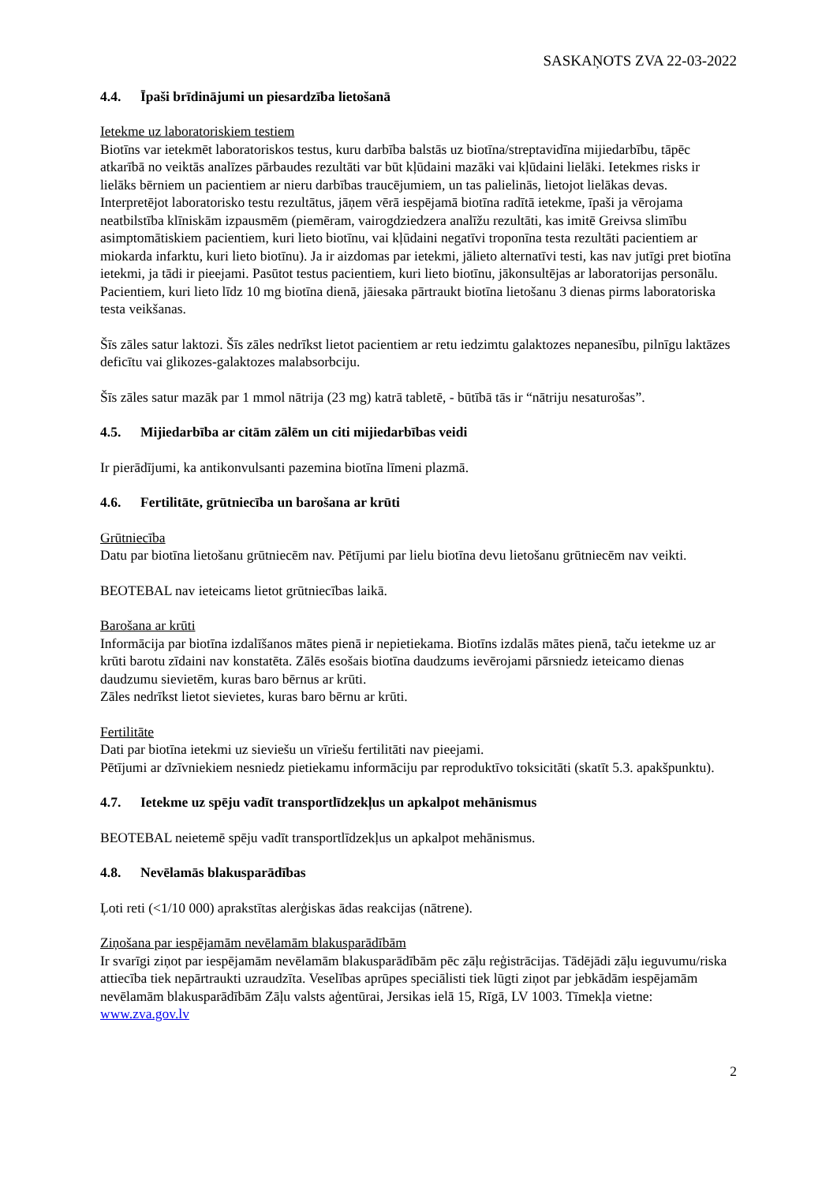SASKAŅOTS ZVA 22-03-2022
4.4. Īpaši brīdinājumi un piesardzība lietošanā
Ietekme uz laboratoriskiem testiem
Biotīns var ietekmēt laboratoriskos testus, kuru darbība balstās uz biotīna/streptavidīna mijiedarbību, tāpēc atkarībā no veiktās analīzes pārbaudes rezultāti var būt kļūdaini mazāki vai kļūdaini lielāki. Ietekmes risks ir lielāks bērniem un pacientiem ar nieru darbības traucējumiem, un tas palielinās, lietojot lielākas devas. Interpretējot laboratorisko testu rezultātus, jāņem vērā iespējamā biotīna radītā ietekme, īpaši ja vērojama neatbilstība klīniskām izpausmēm (piemēram, vairogdziedzera analīžu rezultāti, kas imitē Greivsa slimību asimptomātiskiem pacientiem, kuri lieto biotīnu, vai kļūdaini negatīvi troponīna testa rezultāti pacientiem ar miokarda infarktu, kuri lieto biotīnu). Ja ir aizdomas par ietekmi, jālieto alternatīvi testi, kas nav jutīgi pret biotīna ietekmi, ja tādi ir pieejami. Pasūtot testus pacientiem, kuri lieto biotīnu, jākonsultējas ar laboratorijas personālu.
Pacientiem, kuri lieto līdz 10 mg biotīna dienā, jāiesaka pārtraukt biotīna lietošanu 3 dienas pirms laboratoriska testa veikšanas.
Šīs zāles satur laktozi. Šīs zāles nedrīkst lietot pacientiem ar retu iedzimtu galaktozes nepanesību, pilnīgu laktāzes deficītu vai glikozes-galaktozes malabsorbciju.
Šīs zāles satur mazāk par 1 mmol nātrija (23 mg) katrā tabletē, - būtībā tās ir “nātriju nesaturošas”.
4.5. Mijiedarbība ar citām zālēm un citi mijiedarbības veidi
Ir pierādījumi, ka antikonvulsanti pazemina biotīna līmeni plazmā.
4.6. Fertilitāte, grūtniecība un barošana ar krūti
Grūtniecība
Datu par biotīna lietošanu grūtniecēm nav. Pētījumi par lielu biotīna devu lietošanu grūtniecēm nav veikti.
BEOTEBAL nav ieteicams lietot grūtniecības laikā.
Barošana ar krūti
Informācija par biotīna izdalīšanos mātes pienā ir nepietiekama. Biotīns izdalās mātes pienā, taču ietekme uz ar krūti barotu zīdaini nav konstatēta. Zālēs esošais biotīna daudzums ievērojami pārsniedz ieteicamo dienas daudzumu sievietēm, kuras baro bērnus ar krūti.
Zāles nedrīkst lietot sievietes, kuras baro bērnu ar krūti.
Fertilitāte
Dati par biotīna ietekmi uz sieviešu un vīriešu fertilitāti nav pieejami.
Pētījumi ar dzīvniekiem nesniedz pietiekamu informāciju par reproduktīvo toksicitāti (skatīt 5.3. apakšpunktu).
4.7. Ietekme uz spēju vadīt transportlīdzekļus un apkalpot mehānismus
BEOTEBAL neietemē spēju vadīt transportlīdzekļus un apkalpot mehānismus.
4.8. Nevēlamās blakusparādības
Ļoti reti (<1/10 000) aprakstītas alerģiskas ādas reakcijas (nātrene).
Ziņošana par iespējamām nevēlamām blakusparādībām
Ir svarīgi ziņot par iespējamām nevēlamām blakusparādībām pēc zāļu reģistrācijas. Tādējādi zāļu ieguvumu/riska attiecība tiek nepārtraukti uzraudzīta. Veselības aprūpes speciālisti tiek lūgti ziņot par jebkādām iespējamām nevēlamām blakusparādībām Zāļu valsts aģentūrai, Jersikas ielā 15, Rīgā, LV 1003. Tīmekļa vietne: www.zva.gov.lv
2